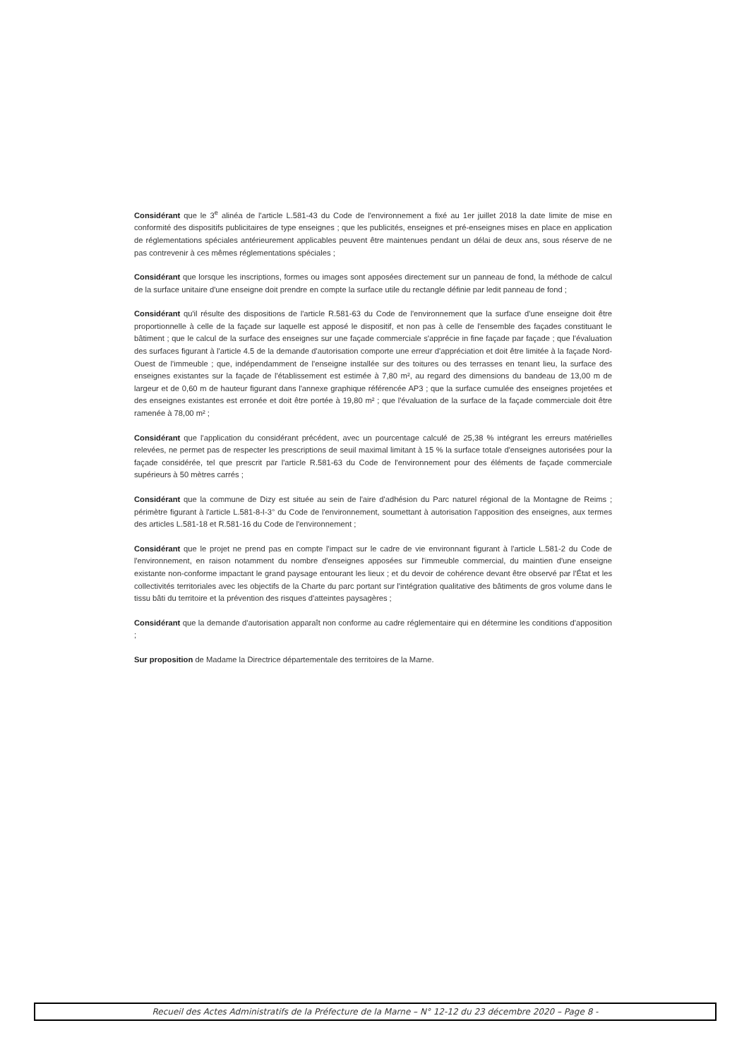Considérant que le 3<sup>e</sup> alinéa de l'article L.581-43 du Code de l'environnement a fixé au 1er juillet 2018 la date limite de mise en conformité des dispositifs publicitaires de type enseignes ; que les publicités, enseignes et pré-enseignes mises en place en application de réglementations spéciales antérieurement applicables peuvent être maintenues pendant un délai de deux ans, sous réserve de ne pas contrevenir à ces mêmes réglementations spéciales ;
Considérant que lorsque les inscriptions, formes ou images sont apposées directement sur un panneau de fond, la méthode de calcul de la surface unitaire d'une enseigne doit prendre en compte la surface utile du rectangle définie par ledit panneau de fond ;
Considérant qu'il résulte des dispositions de l'article R.581-63 du Code de l'environnement que la surface d'une enseigne doit être proportionnelle à celle de la façade sur laquelle est apposé le dispositif, et non pas à celle de l'ensemble des façades constituant le bâtiment ; que le calcul de la surface des enseignes sur une façade commerciale s'apprécie in fine façade par façade ; que l'évaluation des surfaces figurant à l'article 4.5 de la demande d'autorisation comporte une erreur d'appréciation et doit être limitée à la façade Nord-Ouest de l'immeuble ; que, indépendamment de l'enseigne installée sur des toitures ou des terrasses en tenant lieu, la surface des enseignes existantes sur la façade de l'établissement est estimée à 7,80 m², au regard des dimensions du bandeau de 13,00 m de largeur et de 0,60 m de hauteur figurant dans l'annexe graphique référencée AP3 ; que la surface cumulée des enseignes projetées et des enseignes existantes est erronée et doit être portée à 19,80 m² ; que l'évaluation de la surface de la façade commerciale doit être ramenée à 78,00 m² ;
Considérant que l'application du considérant précédent, avec un pourcentage calculé de 25,38 % intégrant les erreurs matérielles relevées, ne permet pas de respecter les prescriptions de seuil maximal limitant à 15 % la surface totale d'enseignes autorisées pour la façade considérée, tel que prescrit par l'article R.581-63 du Code de l'environnement pour des éléments de façade commerciale supérieurs à 50 mètres carrés ;
Considérant que la commune de Dizy est située au sein de l'aire d'adhésion du Parc naturel régional de la Montagne de Reims ; périmètre figurant à l'article L.581-8-I-3° du Code de l'environnement, soumettant à autorisation l'apposition des enseignes, aux termes des articles L.581-18 et R.581-16 du Code de l'environnement ;
Considérant que le projet ne prend pas en compte l'impact sur le cadre de vie environnant figurant à l'article L.581-2 du Code de l'environnement, en raison notamment du nombre d'enseignes apposées sur l'immeuble commercial, du maintien d'une enseigne existante non-conforme impactant le grand paysage entourant les lieux ; et du devoir de cohérence devant être observé par l'État et les collectivités territoriales avec les objectifs de la Charte du parc portant sur l'intégration qualitative des bâtiments de gros volume dans le tissu bâti du territoire et la prévention des risques d'atteintes paysagères ;
Considérant que la demande d'autorisation apparaît non conforme au cadre réglementaire qui en détermine les conditions d'apposition ;
Sur proposition de Madame la Directrice départementale des territoires de la Marne.
Recueil des Actes Administratifs de la Préfecture de la Marne – N° 12-12 du 23 décembre 2020 – Page 8 -